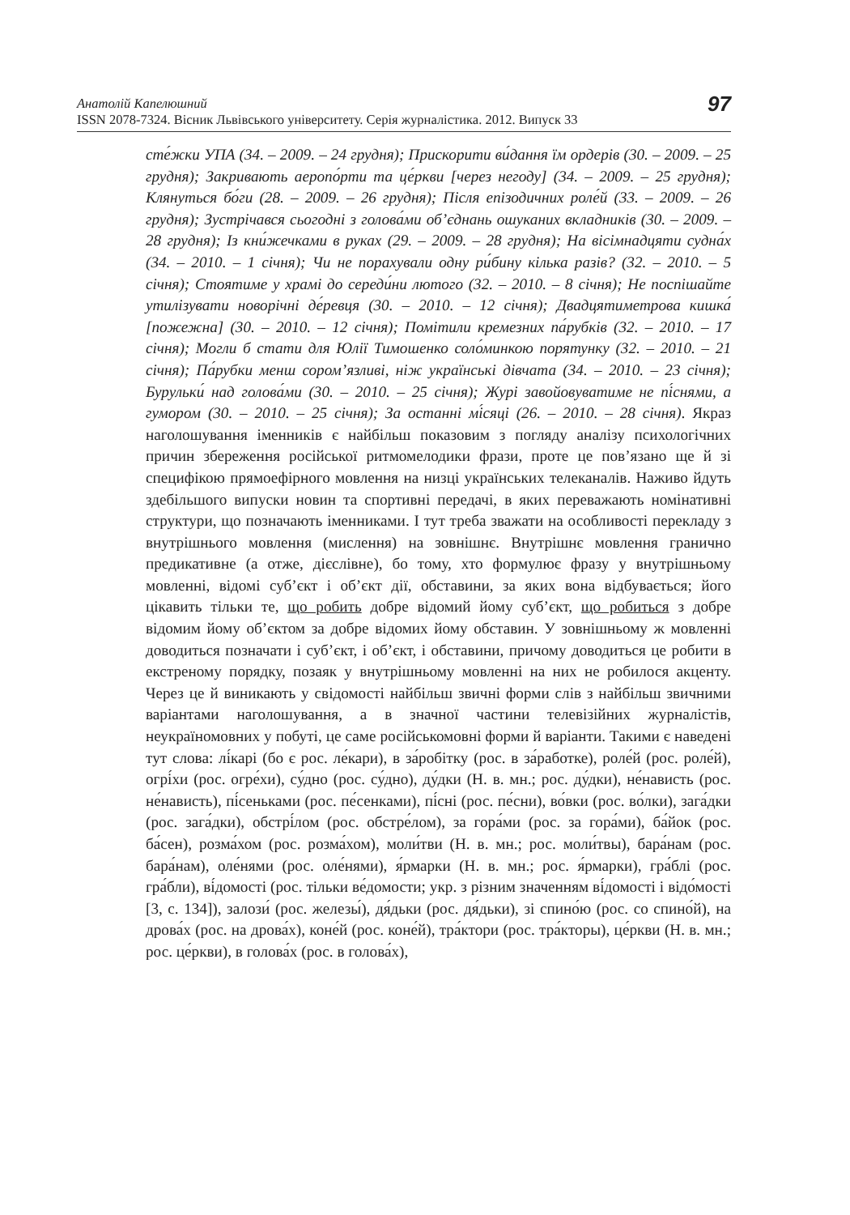Анатолій Капелюшний
ISSN 2078-7324. Вісник Львівського університету. Серія журналістика. 2012. Випуск 33
97
сте́жки УПА (34. – 2009. – 24 грудня); Прискорити ви́дання їм ордерів (30. – 2009. – 25 грудня); Закривають аеропо́рти та це́ркви [через негоду] (34. – 2009. – 25 грудня); Клянуться бо́ги (28. – 2009. – 26 грудня); Після епізодичних роле́й (33. – 2009. – 26 грудня); Зустрічався сьогодні з голова́ми об’єднань ошуканих вкладників (30. – 2009. – 28 грудня); Із кни́жечками в руках (29. – 2009. – 28 грудня); На вісімнадцяти судна́х (34. – 2010. – 1 січня); Чи не порахували одну ри́бину кілька разів? (32. – 2010. – 5 січня); Стоятиме у храмі до середи́ни лютого (32. – 2010. – 8 січня); Не поспішайте утилізувати новорічні де́ревця (30. – 2010. – 12 січня); Двадцятиметрова кишка́ [пожежна] (30. – 2010. – 12 січня); Помітили кремезних па́рубків (32. – 2010. – 17 січня); Могли б стати для Юлії Тимошенко соло́минкою порятунку (32. – 2010. – 21 січня); Па́рубки менш сором’язливі, ніж українські дівчата (34. – 2010. – 23 січня); Бурульки́ над голова́ми (30. – 2010. – 25 січня); Журі завойовуватиме не пі́снями, а гумором (30. – 2010. – 25 січня); За останні мі́сяці (26. – 2010. – 28 січня). Якраз наголошування іменників є найбільш показовим з погляду аналізу психологічних причин збереження російської ритмомелодики фрази, проте це пов’язано ще й зі специфікою прямоефірного мовлення на низці українських телеканалів. Наживо йдуть здебільшого випуски новин та спортивні передачі, в яких переважають номінативні структури, що позначають іменниками. І тут треба зважати на особливості перекладу з внутрішнього мовлення (мислення) на зовнішнє. Внутрішнє мовлення гранично предикативне (а отже, дієслівне), бо тому, хто формулює фразу у внутрішньому мовленні, відомі суб’єкт і об’єкт дії, обставини, за яких вона відбувається; його цікавить тільки те, що робить добре відомий йому суб’єкт, що робиться з добре відомим йому об’єктом за добре відомих йому обставин. У зовнішньому ж мовленні доводиться позначати і суб’єкт, і об’єкт, і обставини, причому доводиться це робити в екстреному порядку, позаяк у внутрішньому мовленні на них не робилося акценту. Через це й виникають у свідомості найбільш звичні форми слів з найбільш звичними варіантами наголошування, а в значної частини телевізійних журналістів, неукраїномовних у побуті, це саме російськомовні форми й варіанти. Такими є наведені тут слова: лі́карі (бо є рос. ле́кари), в за́робітку (рос. в за́работке), роле́й (рос. роле́й), огрі́хи (рос. огре́хи), су́дно (рос. су́дно), ду́дки (Н. в. мн.; рос. ду́дки), не́нависть (рос. не́нависть), пі́сеньками (рос. пе́сенками), пі́сні (рос. пе́сни), во́вки (рос. во́лки), зага́дки (рос. зага́дки), обстрі́лом (рос. обстре́лом), за гора́ми (рос. за гора́ми), ба́йок (рос. ба́сен), розма́хом (рос. розма́хом), моли́тви (Н. в. мн.; рос. моли́твы), бара́нам (рос. бара́нам), оле́нями (рос. оле́нями), я́рмарки (Н. в. мн.; рос. я́рмарки), гра́блі (рос. гра́бли), ві́домості (рос. тільки ве́домости; укр. з різним значенням ві́домості і відо́мості [3, с. 134]), залози́ (рос. железы́), дя́дьки (рос. дя́дьки), зі спино́ю (рос. со спино́й), на дрова́х (рос. на дрова́х), коне́й (рос. коне́й), тра́ктори (рос. тра́кторы), це́ркви (Н. в. мн.; рос. це́ркви), в голова́х (рос. в голова́х),